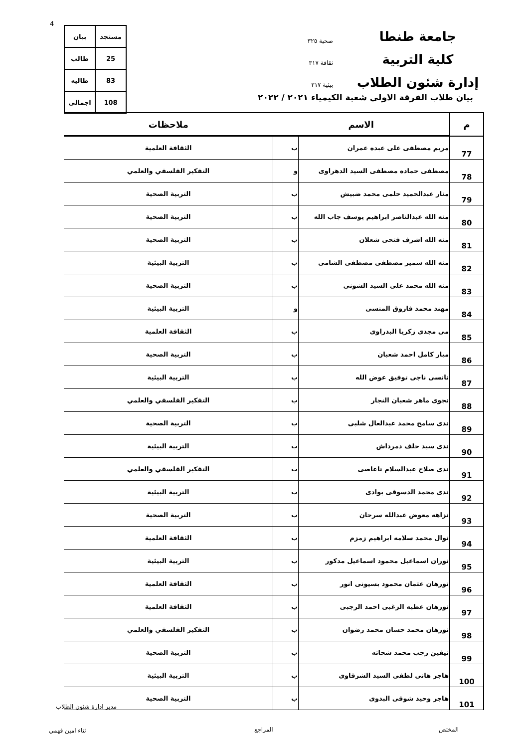4
جامعة طنطا
كلية التربية
إدارة شئون الطلاب
صحية ٣٢٥
ثقافة ٣١٧
بيئية ٣١٧
| مستجد | بيان |
| 25 | طالب |
| 83 | طاليه |
| 108 | اجمالى |
بيان طلاب الفرقة الاولى شعبة الكيمياء ٢٠٢١ / ٢٠٢٢
| م | الاسم | | ملاحظات |
| --- | --- | --- | --- |
| 77 | مريم مصطفى على عبده عمران | ب | الثقافة العلمية |
| 78 | مصطفى حماده مصطفى السيد الدهراوى | و | التفكير الفلسفي والعلمي |
| 79 | منار عبدالحميد حلمى محمد ضبيش | ب | التربية الصحية |
| 80 | منه الله عبدالناصر ابراهيم يوسف جاب الله | ب | التربية الصحية |
| 81 | منه الله اشرف فتحى شعلان | ب | التربية الصحية |
| 82 | منه الله سمير مصطفى مصطفى الشامى | ب | التربية البيئية |
| 83 | منه الله محمد على السيد الشونى | ب | التربية الصحية |
| 84 | مهند محمد فاروق المنسى | و | التربية البيئية |
| 85 | مى مجدى زكريا البدراوى | ب | الثقافة العلمية |
| 86 | ميار كامل احمد شعبان | ب | التربية الصحية |
| 87 | نانسى ناجى توفيق عوض الله | ب | التربية البيئية |
| 88 | نجوى ماهر شعبان النجار | ب | التفكير الفلسفي والعلمي |
| 89 | ندى سامح محمد عبدالعال شلبى | ب | التربية الصحية |
| 90 | ندى سيد خلف دمرداش | ب | التربية البيئية |
| 91 | ندى صلاح عبدالسلام تاعاصى | ب | التفكير الفلسفي والعلمي |
| 92 | ندى محمد الدسوقى بوادى | ب | التربية البيئية |
| 93 | نزاهه معوض عبدالله سرحان | ب | التربية الصحية |
| 94 | نوال محمد سلامه ابراهيم زمزم | ب | الثقافة العلمية |
| 95 | نوران اسماعيل محمود اسماعيل مدكور | ب | التربية البيئية |
| 96 | نورهان عثمان محمود بسيونى انور | ب | الثقافة العلمية |
| 97 | نورهان عطيه الزغبى احمد الرجبى | ب | الثقافة العلمية |
| 98 | نورهان محمد حسان محمد رضوان | ب | التفكير الفلسفي والعلمي |
| 99 | نيفين رجب محمد شحاته | ب | التربية الصحية |
| 100 | هاجر هانى لطفى السيد الشرقاوى | ب | التربية البيئية |
| 101 | هاجر وحيد شوقى البدوى | ب | التربية الصحية |
مدير ادارة شئون الطلاب
المختص
المراجع
ثناء امين فهمي